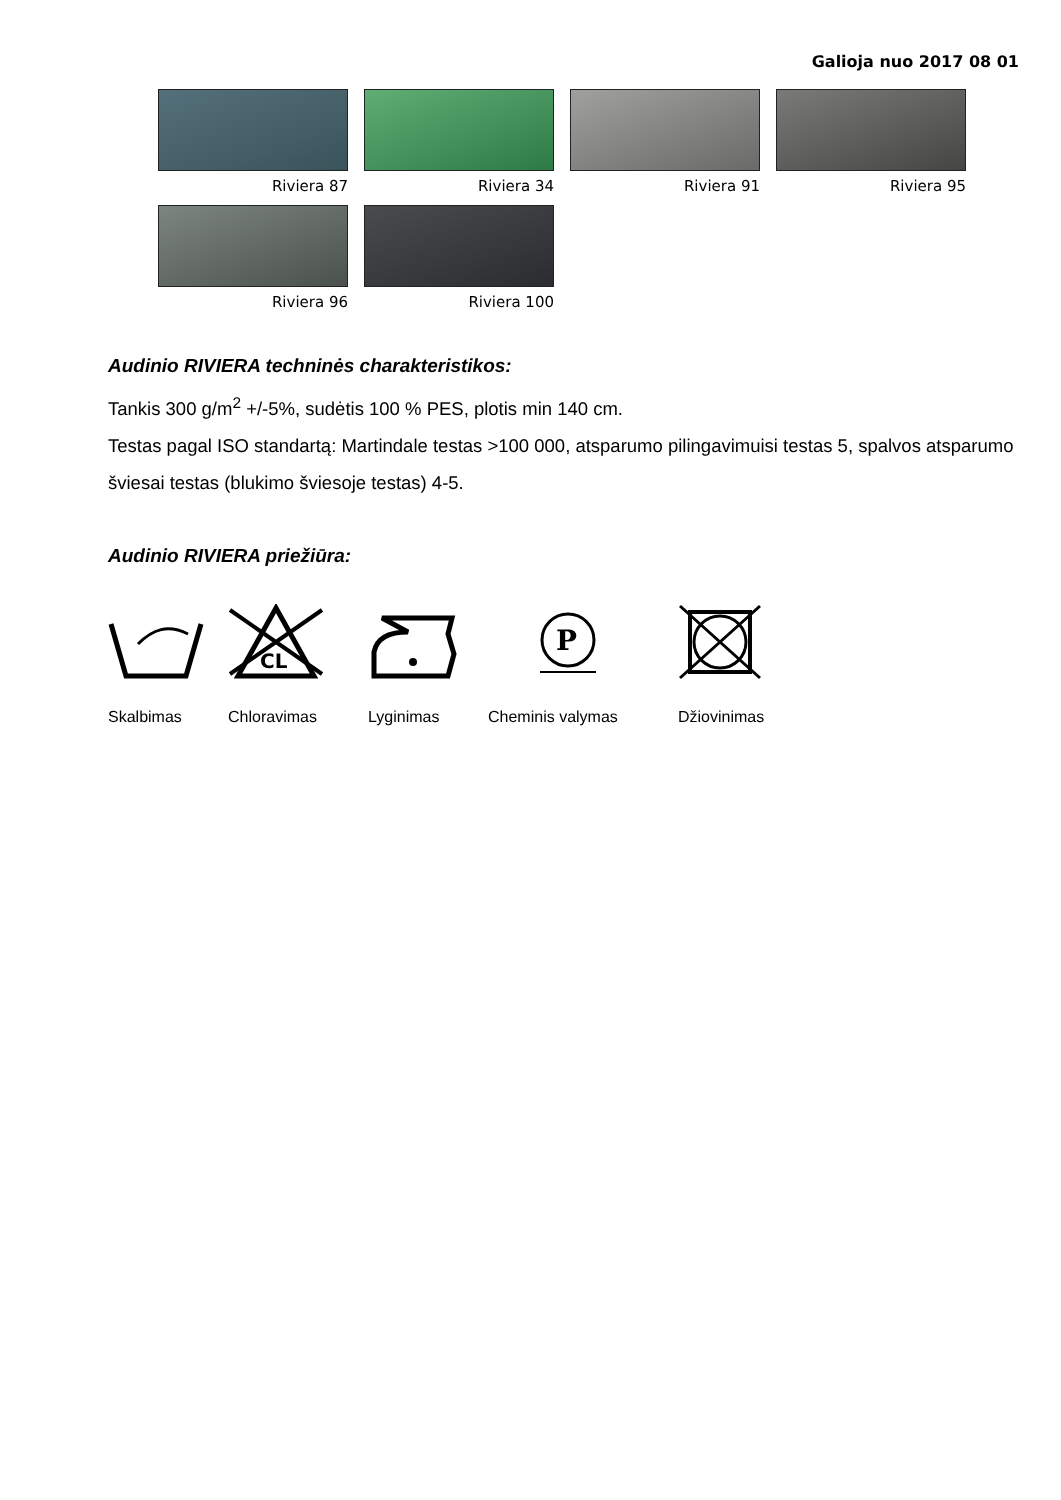Galioja nuo 2017 08 01
Riviera 87
Riviera 34
Riviera 91
Riviera 95
Riviera 96
Riviera 100
Audinio RIVIERA techninės charakteristikos:
Tankis 300 g/m<sup>2</sup> +/-5%, sudėtis 100 % PES, plotis min 140 cm.
Testas pagal ISO standartą: Martindale testas >100 000, atsparumo pilingavimuisi testas 5, spalvos atsparumo šviesai testas (blukimo šviesoje testas) 4-5.
Audinio RIVIERA priežiūra:
Skalbimas
CL
Chloravimas
Lyginimas
P
Cheminis valymas
Džiovinimas